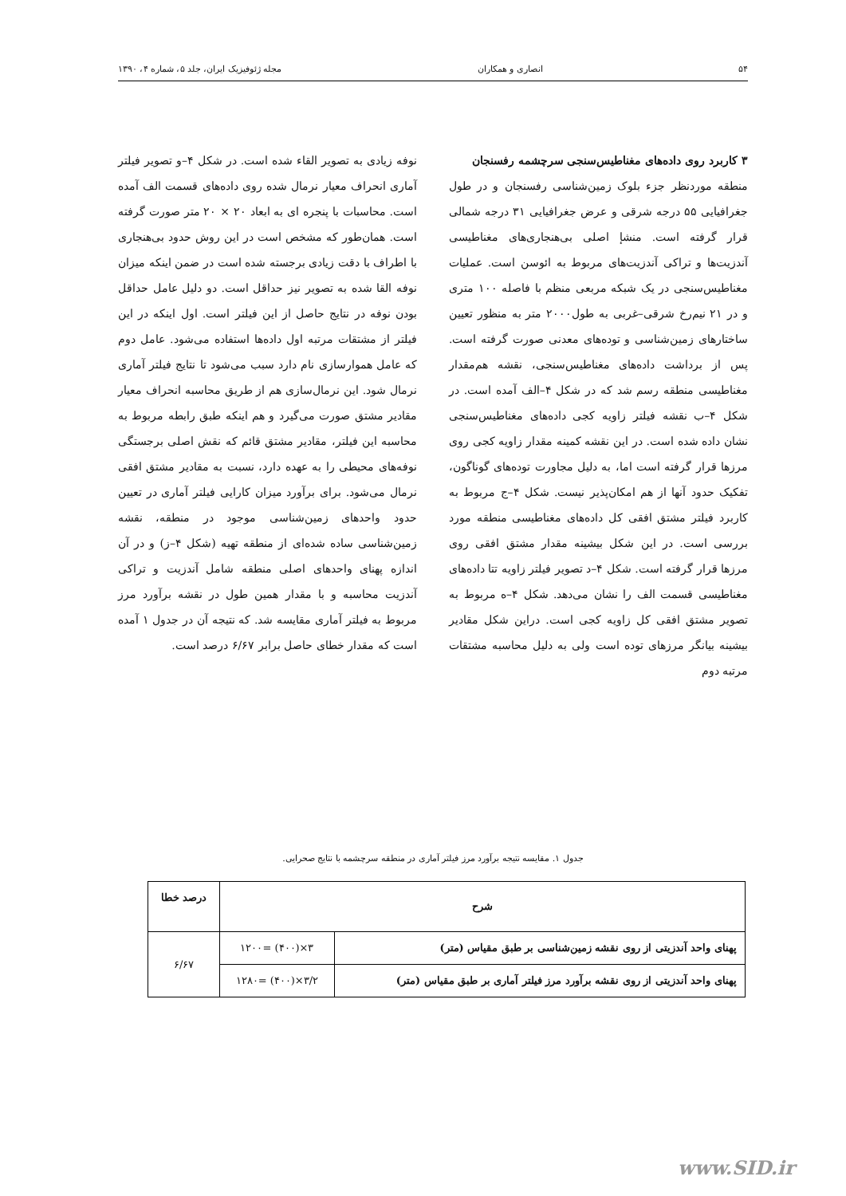۵۴ انصاری و همکاران مجله ژئوفیزیک ایران، جلد ۵، شماره ۴، ۱۳۹۰
۳ کاربرد روی داده‌های مغناطیس‌سنجی سرچشمه رفسنجان
منطقه موردنظر جزء بلوک زمین‌شناسی رفسنجان و در طول جغرافیایی ۵۵ درجه شرقی و عرض جغرافیایی ۳۱ درجه شمالی قرار گرفته است. منشإ اصلی بی‌هنجاری‌های مغناطیسی آندزیت‌ها و تراکی آندزیت‌های مربوط به ائوسن است. عملیات مغناطیس‌سنجی در یک شبکه مربعی منظم با فاصله ۱۰۰ متری و در ۲۱ نیم‌رخ شرقی–غربی به طول۲۰۰۰ متر به منظور تعیین ساختارهای زمین‌شناسی و توده‌های معدنی صورت گرفته است. پس از برداشت داده‌های مغناطیس‌سنجی، نقشه هم‌مقدار مغناطیسی منطقه رسم شد که در شکل ۴–الف آمده است. در شکل ۴–ب نقشه فیلتر زاویه کجی داده‌های مغناطیس‌سنجی نشان داده شده است. در این نقشه کمینه مقدار زاویه کجی روی مرزها قرار گرفته است اما، به دلیل مجاورت توده‌های گوناگون، تفکیک حدود آنها از هم امکان‌پذیر نیست. شکل ۴–ج مربوط به کاربرد فیلتر مشتق افقی کل داده‌های مغناطیسی منطقه مورد بررسی است. در این شکل بیشینه مقدار مشتق افقی روی مرزها قرار گرفته است. شکل ۴–د تصویر فیلتر زاویه تتا داده‌های مغناطیسی قسمت الف را نشان می‌دهد. شکل ۴–ه مربوط به تصویر مشتق افقی کل زاویه کجی است. دراین شکل مقادیر بیشینه بیانگر مرزهای توده است ولی به دلیل محاسبه مشتقات مرتبه دوم
نوفه زیادی به تصویر القاء شده است. در شکل ۴–و تصویر فیلتر آماری انحراف معیار نرمال شده روی داده‌های قسمت الف آمده است. محاسبات با پنجره ای به ابعاد ۲۰ × ۲۰ متر صورت گرفته است. همان‌طور که مشخص است در این روش حدود بی‌هنجاری با اطراف با دقت زیادی برجسته شده است در ضمن اینکه میزان نوفه القا شده به تصویر نیز حداقل است. دو دلیل عامل حداقل بودن نوفه در نتایج حاصل از این فیلتر است. اول اینکه در این فیلتر از مشتقات مرتبه اول داده‌ها استفاده می‌شود. عامل دوم که عامل هموارسازی نام دارد سبب می‌شود تا نتایج فیلتر آماری نرمال شود. این نرمال‌سازی هم از طریق محاسبه انحراف معیار مقادیر مشتق صورت می‌گیرد و هم اینکه طبق رابطه مربوط به محاسبه این فیلتر، مقادیر مشتق قائم که نقش اصلی برجستگی نوفه‌های محیطی را به عهده دارد، نسبت به مقادیر مشتق افقی نرمال می‌شود. برای برآورد میزان کارایی فیلتر آماری در تعیین حدود واحدهای زمین‌شناسی موجود در منطقه، نقشه زمین‌شناسی ساده شده‌ای از منطقه تهیه (شکل ۴–ز) و در آن اندازه پهنای واحدهای اصلی منطقه شامل آندزیت و تراکی آندزیت محاسبه و با مقدار همین طول در نقشه برآورد مرز مربوط به فیلتر آماری مقایسه شد. که نتیجه آن در جدول ۱ آمده است که مقدار خطای حاصل برابر ۶/۶۷ درصد است.
جدول ۱. مقایسه نتیجه برآورد مرز فیلتر آماری در منطقه سرچشمه با نتایج صحرایی.
| شرح | | درصد خطا |
| --- | --- | --- |
| پهنای واحد آندزیتی از روی نقشه زمین‌شناسی بر طبق مقیاس (متر) | ۳×(۴۰۰) =۱۲۰۰ | ۶/۶۷ |
| پهنای واحد آندزیتی از روی نقشه برآورد مرز فیلتر آماری بر طبق مقیاس (متر) | ۳/۲×(۴۰۰) =۱۲۸۰ | |
www.SID.ir